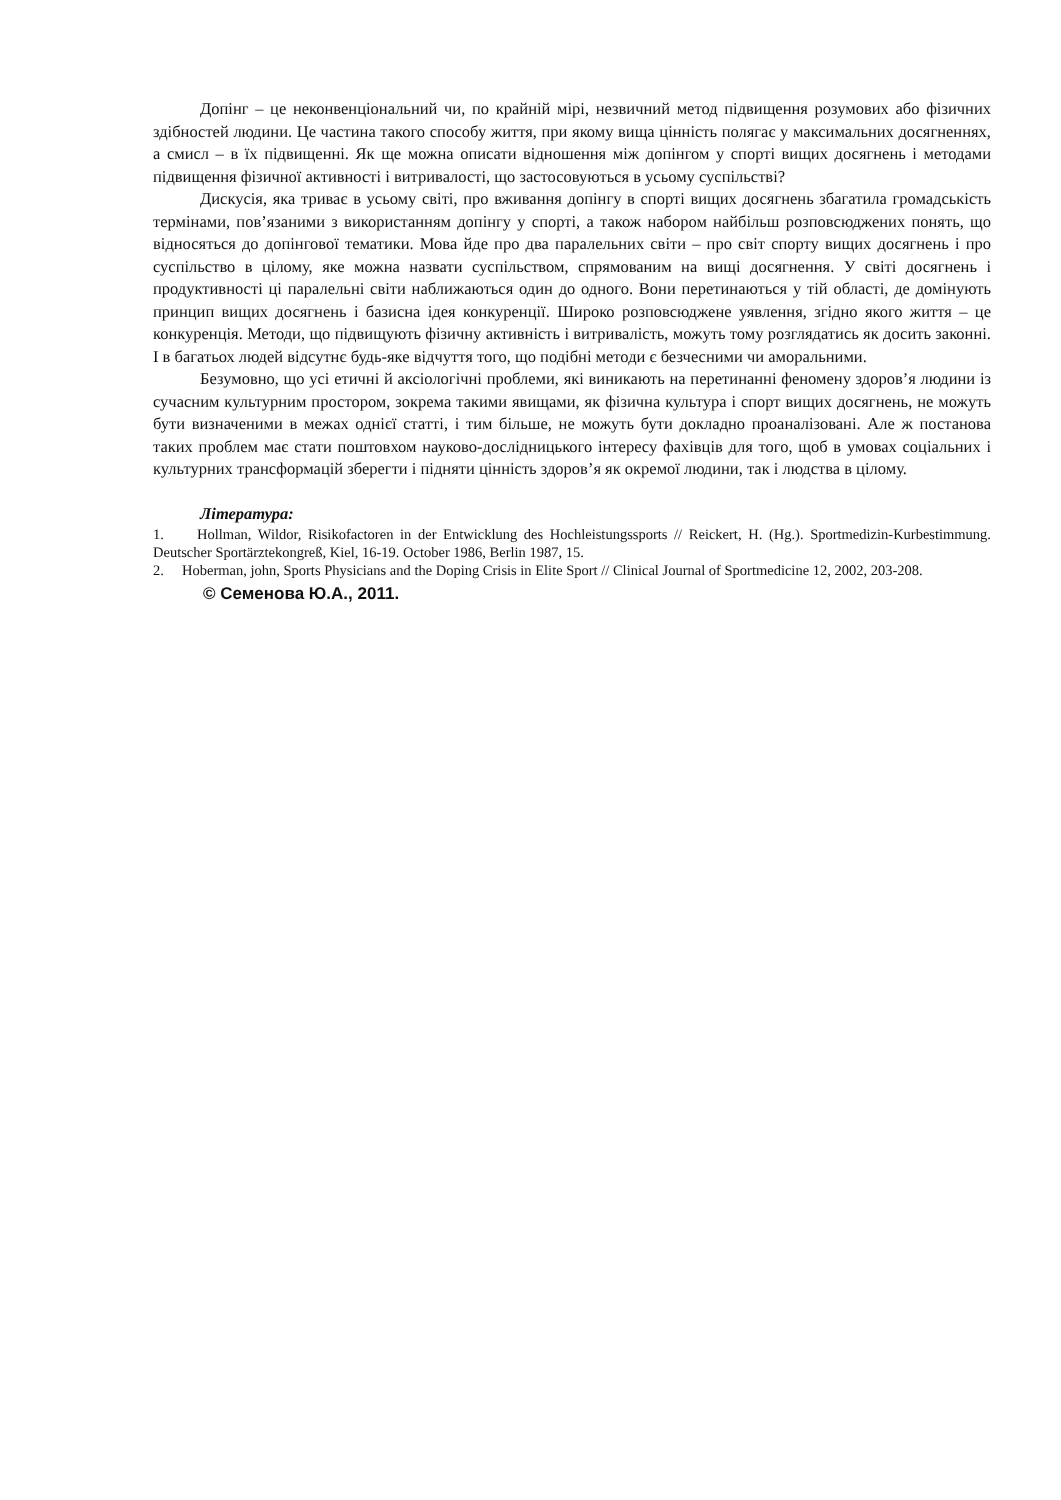Допінг – це неконвенціональний чи, по крайній мірі, незвичний метод підвищення розумових або фізичних здібностей людини. Це частина такого способу життя, при якому вища цінність полягає у максимальних досягненнях, а смисл – в їх підвищенні. Як ще можна описати відношення між допінгом у спорті вищих досягнень і методами підвищення фізичної активності і витривалості, що застосовуються в усьому суспільстві?
Дискусія, яка триває в усьому світі, про вживання допінгу в спорті вищих досягнень збагатила громадськість термінами, пов’язаними з використанням допінгу у спорті, а також набором найбільш розповсюджених понять, що відносяться до допінгової тематики. Мова йде про два паралельних світи – про світ спорту вищих досягнень і про суспільство в цілому, яке можна назвати суспільством, спрямованим на вищі досягнення. У світі досягнень і продуктивності ці паралельні світи наближаються один до одного. Вони перетинаються у тій області, де домінують принцип вищих досягнень і базисна ідея конкуренції. Широко розповсюджене уявлення, згідно якого життя – це конкуренція. Методи, що підвищують фізичну активність і витривалість, можуть тому розглядатись як досить законні. І в багатьох людей відсутнє будь-яке відчуття того, що подібні методи є безчесними чи аморальними.
Безумовно, що усі етичні й аксіологічні проблеми, які виникають на перетинанні феномену здоров’я людини із сучасним культурним простором, зокрема такими явищами, як фізична культура і спорт вищих досягнень, не можуть бути визначеними в межах однієї статті, і тим більше, не можуть бути докладно проаналізовані. Але ж постанова таких проблем має стати поштовхом науково-дослідницького інтересу фахівців для того, щоб в умовах соціальних і культурних трансформацій зберегти і підняти цінність здоров’я як окремої людини, так і людства в цілому.
Література:
1. Hollman, Wildor, Risikofactoren in der Entwicklung des Hochleistungssports // Reickert, H. (Hg.). Sportmedizin-Kurbestimmung. Deutscher Sportärztekongreß, Kiel, 16-19. October 1986, Berlin 1987, 15.
2. Hoberman, john, Sports Physicians and the Doping Crisis in Elite Sport // Clinical Journal of Sportmedicine 12, 2002, 203-208.
© Семенова Ю.А., 2011.